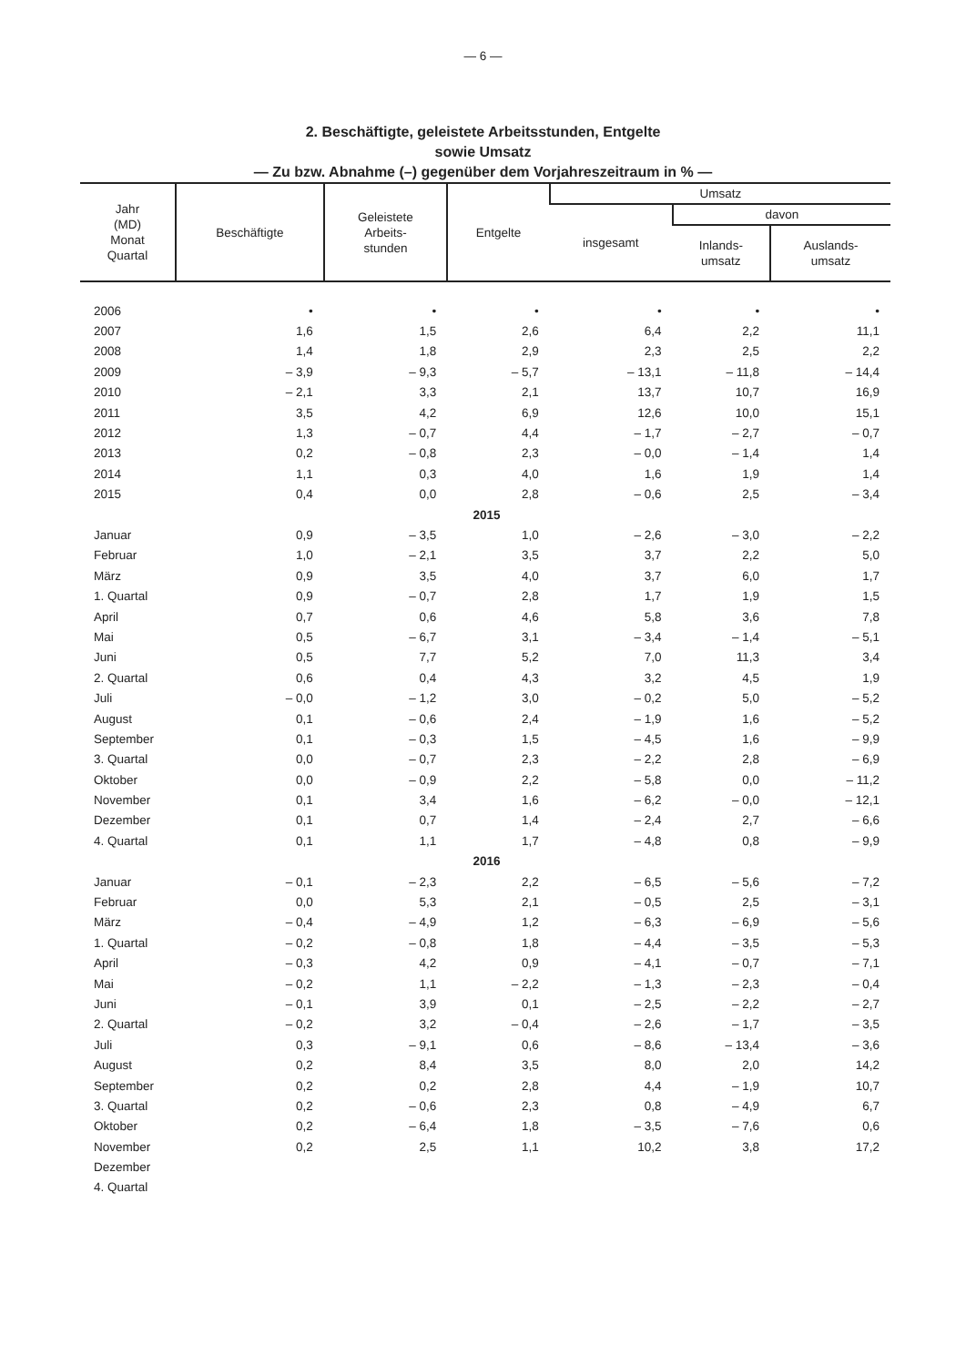— 6 —
2. Beschäftigte, geleistete Arbeitsstunden, Entgelte
sowie Umsatz
— Zu bzw. Abnahme (–) gegenüber dem Vorjahreszeitraum in % —
| Jahr (MD) Monat Quartal | Beschäftigte | Geleistete Arbeits- stunden | Entgelte | Umsatz | | |
| --- | --- | --- | --- | --- | --- | --- |
| | | | | insgesamt | davon | |
| | | | | | Inlands- umsatz | Auslands- umsatz |
| 2006 | • | • | • | • | • | • |
| 2007 | 1,6 | 1,5 | 2,6 | 6,4 | 2,2 | 11,1 |
| 2008 | 1,4 | 1,8 | 2,9 | 2,3 | 2,5 | 2,2 |
| 2009 | – 3,9 | – 9,3 | – 5,7 | – 13,1 | – 11,8 | – 14,4 |
| 2010 | – 2,1 | 3,3 | 2,1 | 13,7 | 10,7 | 16,9 |
| 2011 | 3,5 | 4,2 | 6,9 | 12,6 | 10,0 | 15,1 |
| 2012 | 1,3 | – 0,7 | 4,4 | – 1,7 | – 2,7 | – 0,7 |
| 2013 | 0,2 | – 0,8 | 2,3 | – 0,0 | – 1,4 | 1,4 |
| 2014 | 1,1 | 0,3 | 4,0 | 1,6 | 1,9 | 1,4 |
| 2015 | 0,4 | 0,0 | 2,8 | – 0,6 | 2,5 | – 3,4 |
| 2015 | | | | | | |
| Januar | 0,9 | – 3,5 | 1,0 | – 2,6 | – 3,0 | – 2,2 |
| Februar | 1,0 | – 2,1 | 3,5 | 3,7 | 2,2 | 5,0 |
| März | 0,9 | 3,5 | 4,0 | 3,7 | 6,0 | 1,7 |
| 1. Quartal | 0,9 | – 0,7 | 2,8 | 1,7 | 1,9 | 1,5 |
| April | 0,7 | 0,6 | 4,6 | 5,8 | 3,6 | 7,8 |
| Mai | 0,5 | – 6,7 | 3,1 | – 3,4 | – 1,4 | – 5,1 |
| Juni | 0,5 | 7,7 | 5,2 | 7,0 | 11,3 | 3,4 |
| 2. Quartal | 0,6 | 0,4 | 4,3 | 3,2 | 4,5 | 1,9 |
| Juli | – 0,0 | – 1,2 | 3,0 | – 0,2 | 5,0 | – 5,2 |
| August | 0,1 | – 0,6 | 2,4 | – 1,9 | 1,6 | – 5,2 |
| September | 0,1 | – 0,3 | 1,5 | – 4,5 | 1,6 | – 9,9 |
| 3. Quartal | 0,0 | – 0,7 | 2,3 | – 2,2 | 2,8 | – 6,9 |
| Oktober | 0,0 | – 0,9 | 2,2 | – 5,8 | 0,0 | – 11,2 |
| November | 0,1 | 3,4 | 1,6 | – 6,2 | – 0,0 | – 12,1 |
| Dezember | 0,1 | 0,7 | 1,4 | – 2,4 | 2,7 | – 6,6 |
| 4. Quartal | 0,1 | 1,1 | 1,7 | – 4,8 | 0,8 | – 9,9 |
| 2016 | | | | | | |
| Januar | – 0,1 | – 2,3 | 2,2 | – 6,5 | – 5,6 | – 7,2 |
| Februar | 0,0 | 5,3 | 2,1 | – 0,5 | 2,5 | – 3,1 |
| März | – 0,4 | – 4,9 | 1,2 | – 6,3 | – 6,9 | – 5,6 |
| 1. Quartal | – 0,2 | – 0,8 | 1,8 | – 4,4 | – 3,5 | – 5,3 |
| April | – 0,3 | 4,2 | 0,9 | – 4,1 | – 0,7 | – 7,1 |
| Mai | – 0,2 | 1,1 | – 2,2 | – 1,3 | – 2,3 | – 0,4 |
| Juni | – 0,1 | 3,9 | 0,1 | – 2,5 | – 2,2 | – 2,7 |
| 2. Quartal | – 0,2 | 3,2 | – 0,4 | – 2,6 | – 1,7 | – 3,5 |
| Juli | 0,3 | – 9,1 | 0,6 | – 8,6 | – 13,4 | – 3,6 |
| August | 0,2 | 8,4 | 3,5 | 8,0 | 2,0 | 14,2 |
| September | 0,2 | 0,2 | 2,8 | 4,4 | – 1,9 | 10,7 |
| 3. Quartal | 0,2 | – 0,6 | 2,3 | 0,8 | – 4,9 | 6,7 |
| Oktober | 0,2 | – 6,4 | 1,8 | – 3,5 | – 7,6 | 0,6 |
| November | 0,2 | 2,5 | 1,1 | 10,2 | 3,8 | 17,2 |
| Dezember | | | | | | |
| 4. Quartal | | | | | | |